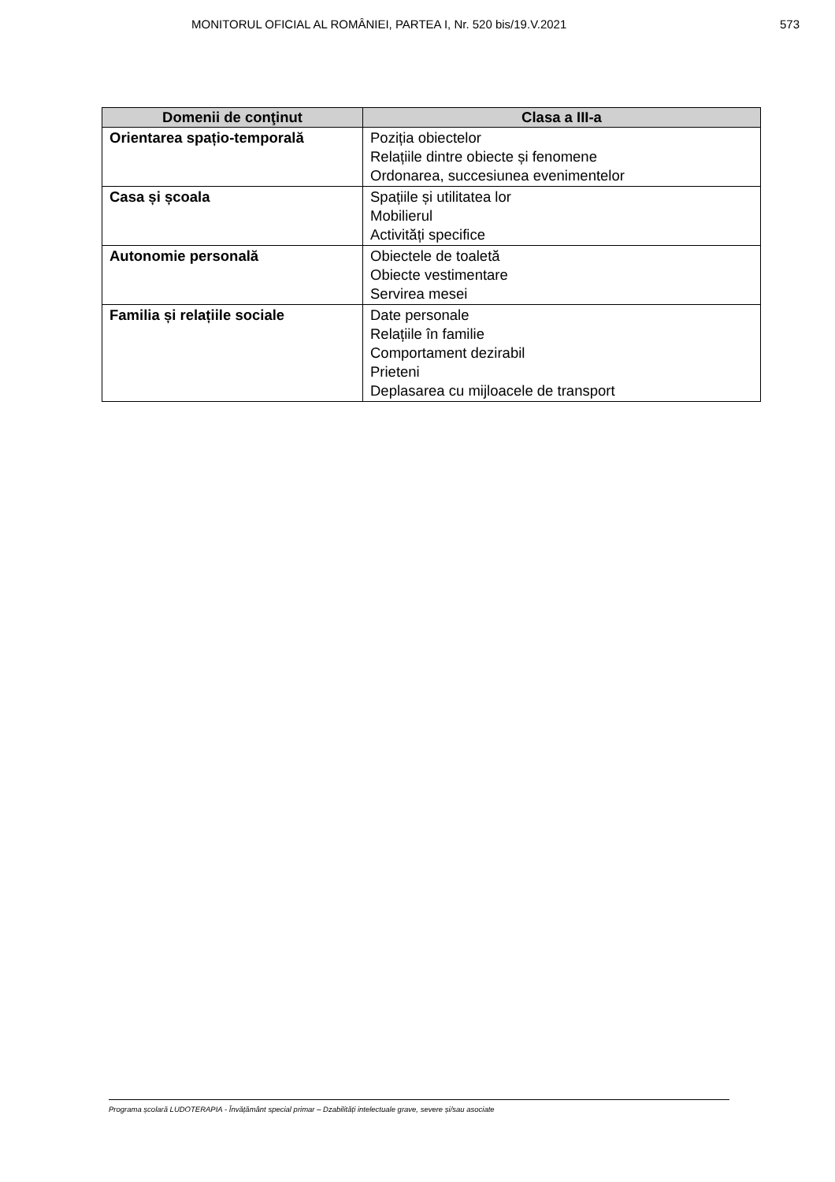MONITORUL OFICIAL AL ROMÂNIEI, PARTEA I, Nr. 520 bis/19.V.2021 573
| Domenii de conţinut | Clasa a III-a |
| --- | --- |
| Orientarea spațio-temporală | Poziția obiectelor Relațiile dintre obiecte și fenomene Ordonarea, succesiunea evenimentelor |
| Casa și școala | Spațiile și utilitatea lor Mobilierul Activități specifice |
| Autonomie personală | Obiectele de toaletă Obiecte vestimentare Servirea mesei |
| Familia și relațiile sociale | Date personale Relațiile în familie Comportament dezirabil Prieteni Deplasarea cu mijloacele de transport |
Programa școlară LUDOTERAPIA - Învățământ special primar – Dzabilități intelectuale grave, severe și/sau asociate